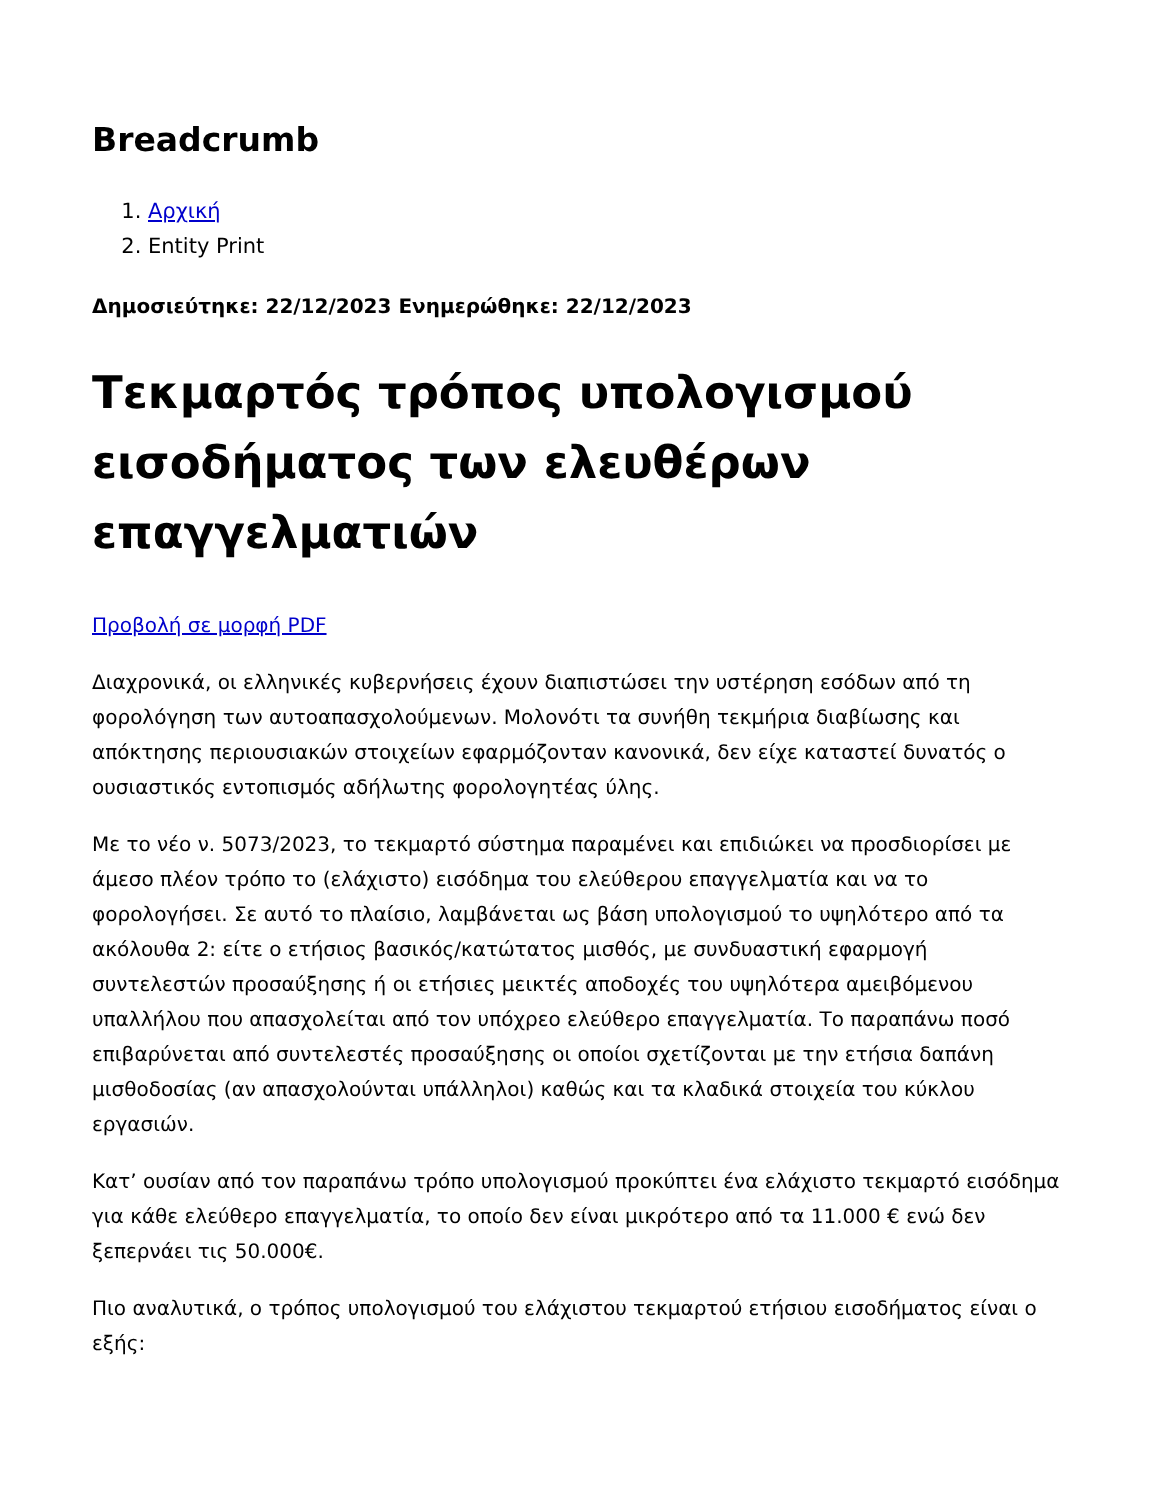Breadcrumb
1. Αρχική
2. Entity Print
Δημοσιεύτηκε: 22/12/2023 Ενημερώθηκε: 22/12/2023
Τεκμαρτός τρόπος υπολογισμού εισοδήματος των ελευθέρων επαγγελματιών
Προβολή σε μορφή PDF
Διαχρονικά, οι ελληνικές κυβερνήσεις έχουν διαπιστώσει την υστέρηση εσόδων από τη φορολόγηση των αυτοαπασχολούμενων. Μολονότι τα συνήθη τεκμήρια διαβίωσης και απόκτησης περιουσιακών στοιχείων εφαρμόζονταν κανονικά, δεν είχε καταστεί δυνατός ο ουσιαστικός εντοπισμός αδήλωτης φορολογητέας ύλης.
Με το νέο ν. 5073/2023, το τεκμαρτό σύστημα παραμένει και επιδιώκει να προσδιορίσει με άμεσο πλέον τρόπο το (ελάχιστο) εισόδημα του ελεύθερου επαγγελματία και να το φορολογήσει. Σε αυτό το πλαίσιο, λαμβάνεται ως βάση υπολογισμού το υψηλότερο από τα ακόλουθα 2: είτε ο ετήσιος βασικός/κατώτατος μισθός, με συνδυαστική εφαρμογή συντελεστών προσαύξησης ή οι ετήσιες μεικτές αποδοχές του υψηλότερα αμειβόμενου υπαλλήλου που απασχολείται από τον υπόχρεο ελεύθερο επαγγελματία. Το παραπάνω ποσό επιβαρύνεται από συντελεστές προσαύξησης οι οποίοι σχετίζονται με την ετήσια δαπάνη μισθοδοσίας (αν απασχολούνται υπάλληλοι) καθώς και τα κλαδικά στοιχεία του κύκλου εργασιών.
Κατ’ ουσίαν από τον παραπάνω τρόπο υπολογισμού προκύπτει ένα ελάχιστο τεκμαρτό εισόδημα για κάθε ελεύθερο επαγγελματία, το οποίο δεν είναι μικρότερο από τα 11.000 € ενώ δεν ξεπερνάει τις 50.000€.
Πιο αναλυτικά, ο τρόπος υπολογισμού του ελάχιστου τεκμαρτού ετήσιου εισοδήματος είναι ο εξής: